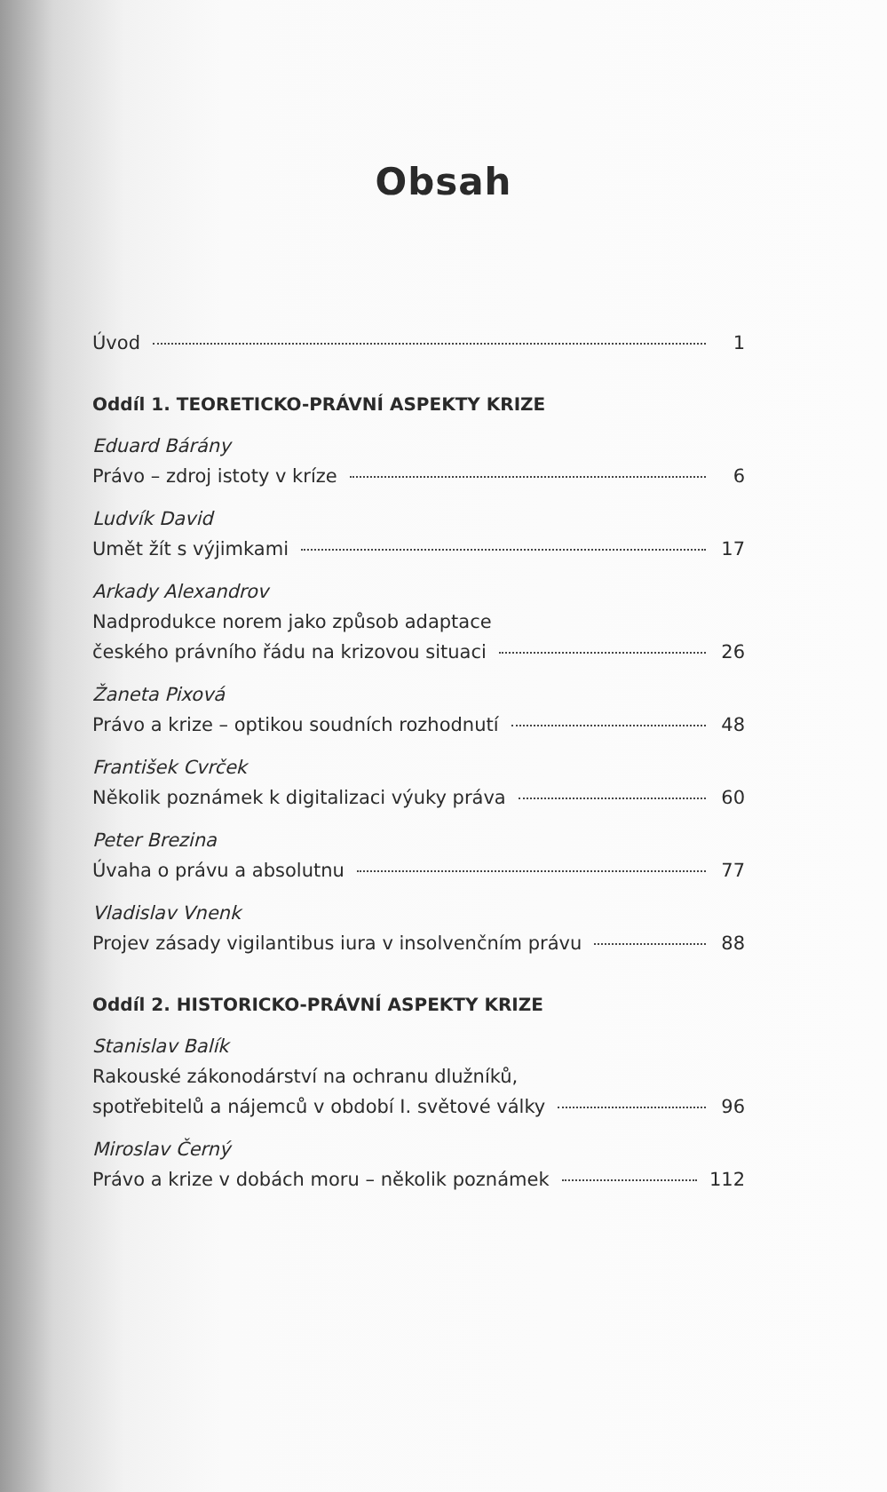Obsah
Úvod 1
Oddíl 1. TEORETICKO-PRÁVNÍ ASPEKTY KRIZE
Eduard Bárány
Právo – zdroj istoty v kríze 6
Ludvík David
Umět žít s výjimkami 17
Arkady Alexandrov
Nadprodukce norem jako způsob adaptace
českého právního řádu na krizovou situaci 26
Žaneta Pixová
Právo a krize – optikou soudních rozhodnutí 48
František Cvrček
Několik poznámek k digitalizaci výuky práva 60
Peter Brezina
Úvaha o právu a absolutnu 77
Vladislav Vnenk
Projev zásady vigilantibus iura v insolvenčním právu 88
Oddíl 2. HISTORICKO-PRÁVNÍ ASPEKTY KRIZE
Stanislav Balík
Rakouské zákonodárství na ochranu dlužníků,
spotřebitelů a nájemců v období I. světové války 96
Miroslav Černý
Právo a krize v dobách moru – několik poznámek 112